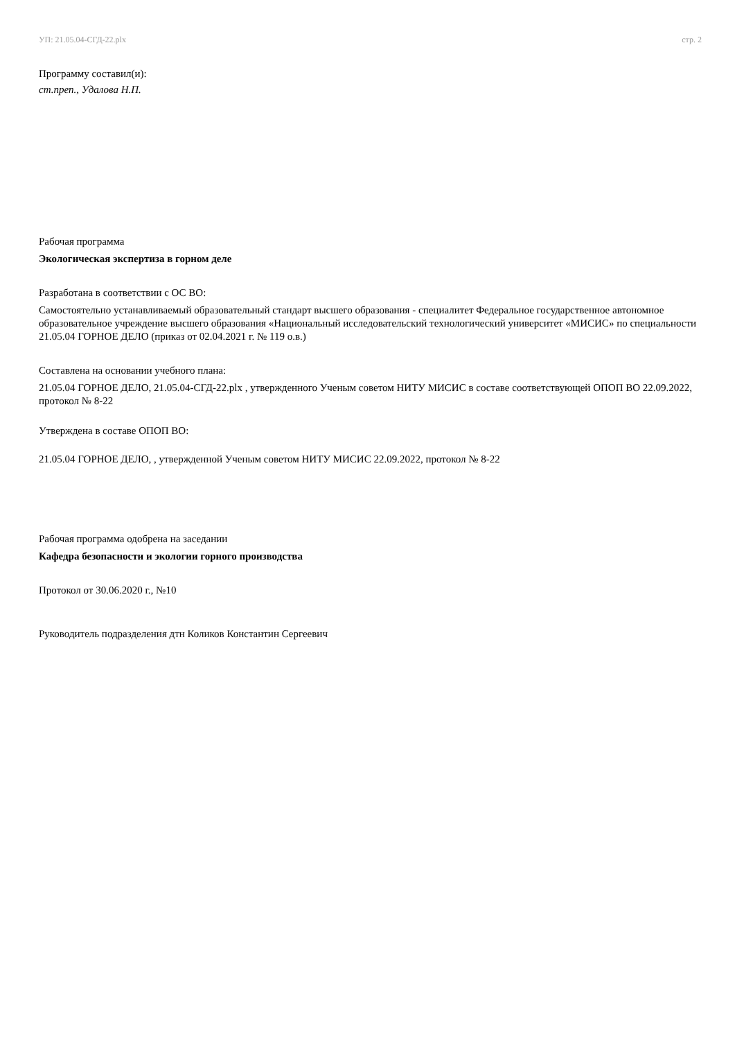УП: 21.05.04-СГД-22.plx стр. 2
Программу составил(и):
ст.преп., Удалова Н.П.
Рабочая программа
Экологическая экспертиза в горном деле
Разработана в соответствии с ОС ВО:
Самостоятельно устанавливаемый образовательный стандарт высшего образования - специалитет Федеральное государственное автономное образовательное учреждение высшего образования «Национальный исследовательский технологический университет «МИСИС» по специальности 21.05.04 ГОРНОЕ ДЕЛО (приказ от 02.04.2021 г. № 119 о.в.)
Составлена на основании учебного плана:
21.05.04 ГОРНОЕ ДЕЛО, 21.05.04-СГД-22.plx , утвержденного Ученым советом НИТУ МИСИС в составе соответствующей ОПОП ВО 22.09.2022, протокол № 8-22
Утверждена в составе ОПОП ВО:
21.05.04 ГОРНОЕ ДЕЛО, , утвержденной Ученым советом НИТУ МИСИС 22.09.2022, протокол № 8-22
Рабочая программа одобрена на заседании
Кафедра безопасности и экологии горного производства
Протокол от 30.06.2020 г., №10
Руководитель подразделения дтн Коликов Константин Сергеевич